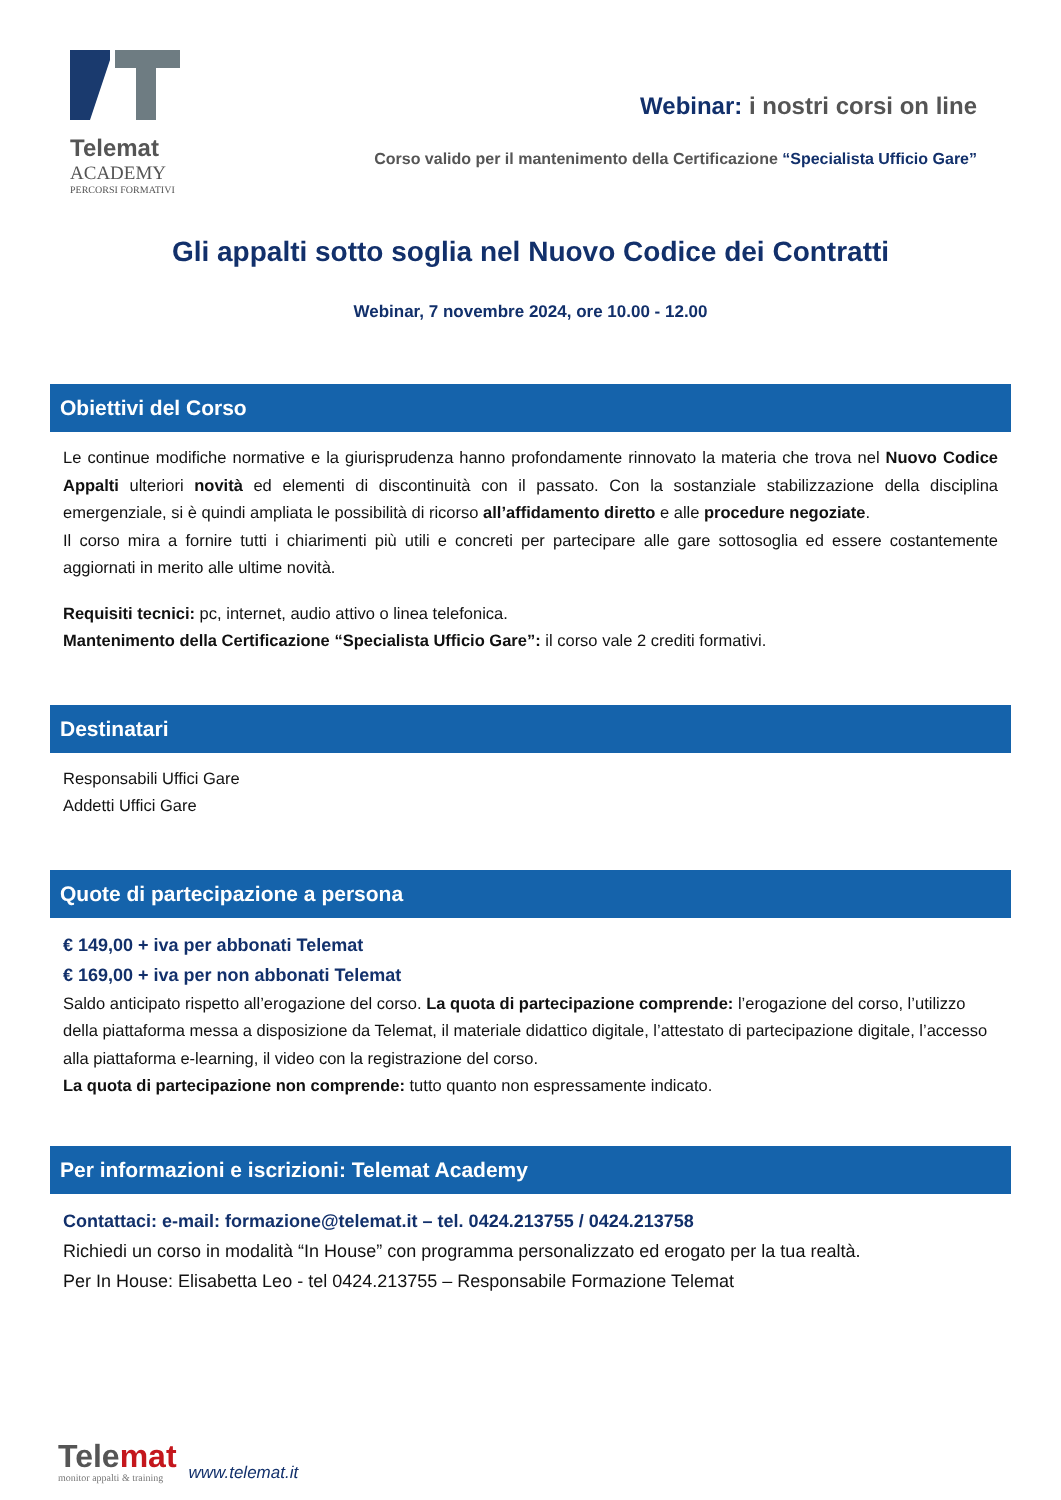Telemat
ACADEMY
PERCORSI FORMATIVI
Webinar: i nostri corsi on line
Corso valido per il mantenimento della Certificazione “Specialista Ufficio Gare”
Gli appalti sotto soglia nel Nuovo Codice dei Contratti
Webinar, 7 novembre 2024, ore 10.00 - 12.00
Obiettivi del Corso
Le continue modifiche normative e la giurisprudenza hanno profondamente rinnovato la materia che trova nel Nuovo Codice Appalti ulteriori novità ed elementi di discontinuità con il passato. Con la sostanziale stabilizzazione della disciplina emergenziale, si è quindi ampliata le possibilità di ricorso all’affidamento diretto e alle procedure negoziate.
Il corso mira a fornire tutti i chiarimenti più utili e concreti per partecipare alle gare sottosoglia ed essere costantemente aggiornati in merito alle ultime novità.
Requisiti tecnici: pc, internet, audio attivo o linea telefonica.
Mantenimento della Certificazione “Specialista Ufficio Gare”: il corso vale 2 crediti formativi.
Destinatari
Responsabili Uffici Gare
Addetti Uffici Gare
Quote di partecipazione a persona
€ 149,00 + iva per abbonati Telemat
€ 169,00 + iva per non abbonati Telemat
Saldo anticipato rispetto all’erogazione del corso. La quota di partecipazione comprende: l’erogazione del corso, l’utilizzo della piattaforma messa a disposizione da Telemat, il materiale didattico digitale, l’attestato di partecipazione digitale, l’accesso alla piattaforma e-learning, il video con la registrazione del corso.
La quota di partecipazione non comprende: tutto quanto non espressamente indicato.
Per informazioni e iscrizioni: Telemat Academy
Contattaci: e-mail: formazione@telemat.it – tel. 0424.213755 / 0424.213758
Richiedi un corso in modalità “In House” con programma personalizzato ed erogato per la tua realtà.
Per In House: Elisabetta Leo - tel 0424.213755 – Responsabile Formazione Telemat
Telemat
monitor appalti & training
www.telemat.it